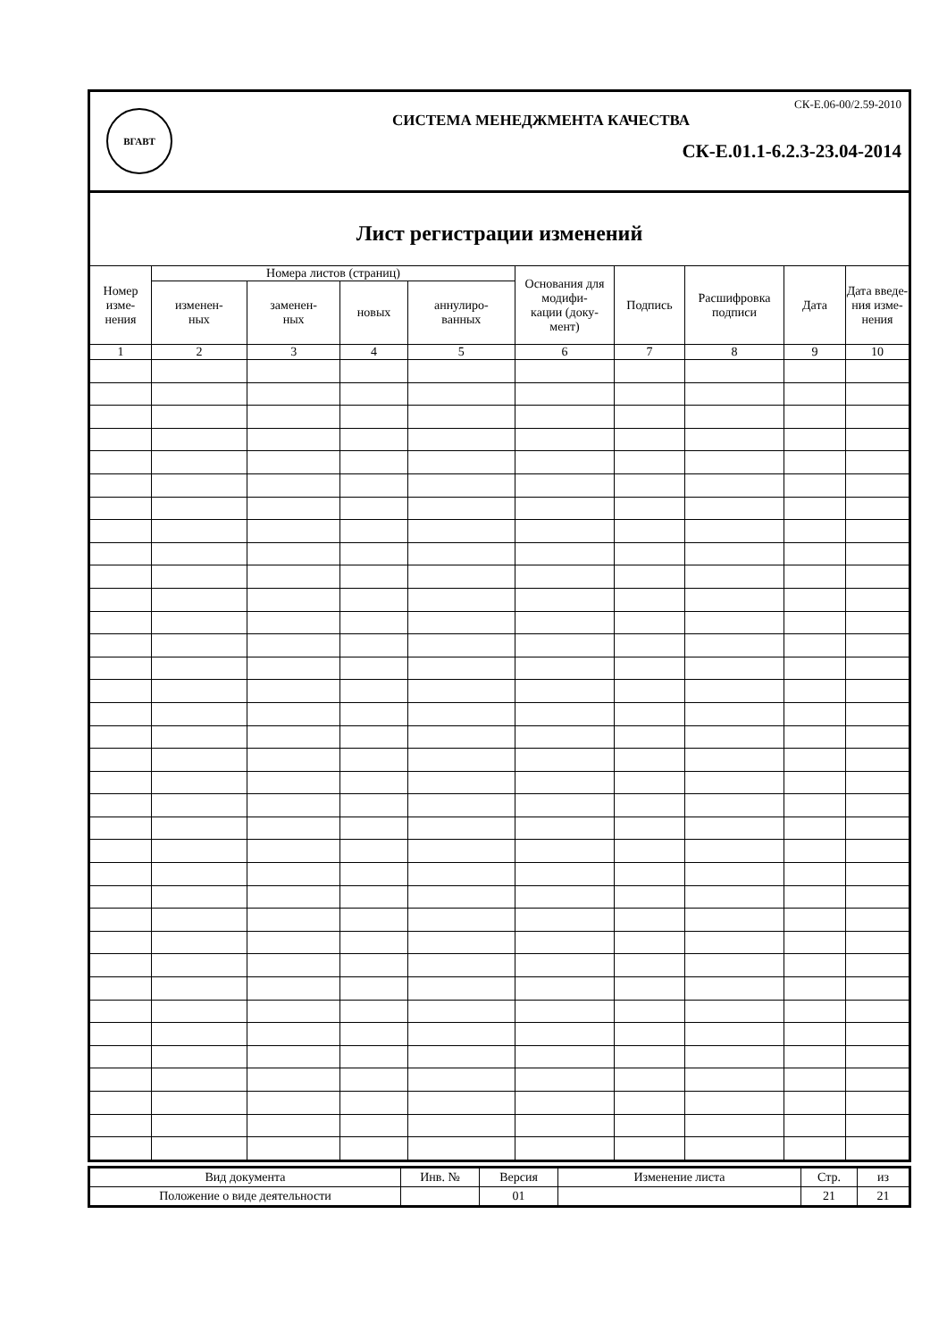ВГАВТ
СК-Е.06-00/2.59-2010
СИСТЕМА МЕНЕДЖМЕНТА КАЧЕСТВА
СК-Е.01.1-6.2.3-23.04-2014
Лист регистрации изменений
| Номер изме- нения | Номера листов (страниц) | | | | Основания для модифи- кации (доку- мент) | Подпись | Расшифровка подписи | Дата | Дата введе- ния изме- нения |
| --- | --- | --- | --- | --- | --- | --- | --- | --- | --- |
| | изменен- ных | заменен- ных | новых | аннулиро- ванных | | | | | |
| 1 | 2 | 3 | 4 | 5 | 6 | 7 | 8 | 9 | 10 |
| Вид документа | Инв. № | Версия | Изменение листа | Стр. | из |
| Положение о виде деятельности | | 01 | | 21 | 21 |